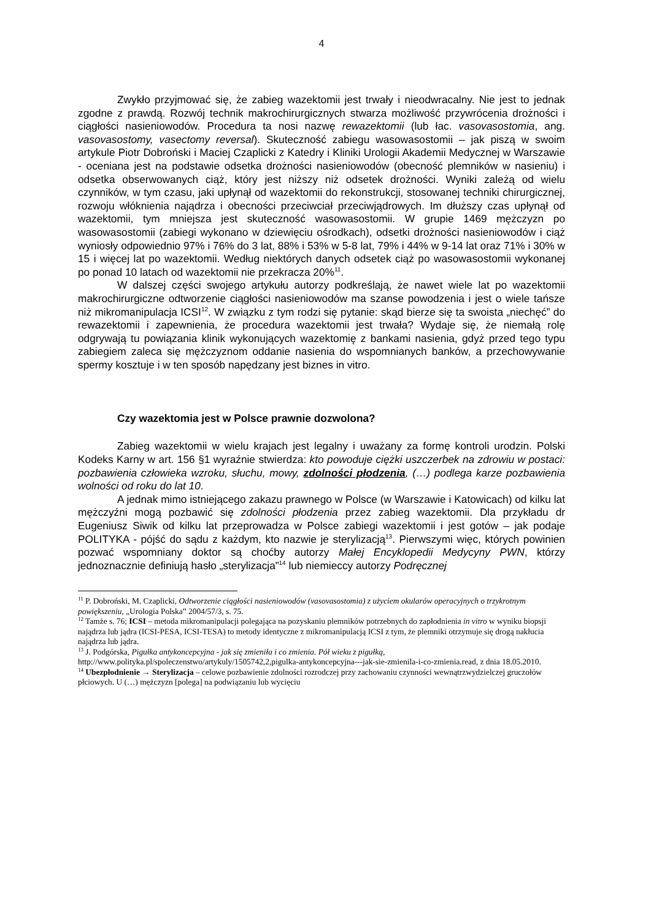4
Zwykło przyjmować się, że zabieg wazektomii jest trwały i nieodwracalny. Nie jest to jednak zgodne z prawdą. Rozwój technik makrochirurgicznych stwarza możliwość przywrócenia drożności i ciągłości nasieniowodów. Procedura ta nosi nazwę rewazektomii (lub łac. vasovasostomia, ang. vasovasostomy, vasectomy reversal). Skuteczność zabiegu wasowasostomii – jak piszą w swoim artykule Piotr Dobroński i Maciej Czaplicki z Katedry i Kliniki Urologii Akademii Medycznej w Warszawie - oceniana jest na podstawie odsetka drożności nasieniowodów (obecność plemników w nasieniu) i odsetka obserwowanych ciąż, który jest niższy niż odsetek drożności. Wyniki zależą od wielu czynników, w tym czasu, jaki upłynął od wazektomii do rekonstrukcji, stosowanej techniki chirurgicznej, rozwoju włóknienia najądrza i obecności przeciwciał przeciwjądrowych. Im dłuższy czas upłynął od wazektomii, tym mniejsza jest skuteczność wasowasostomii. W grupie 1469 mężczyzn po wasowasostomii (zabiegi wykonano w dziewięciu ośrodkach), odsetki drożności nasieniowodów i ciąż wyniosły odpowiednio 97% i 76% do 3 lat, 88% i 53% w 5-8 lat, 79% i 44% w 9-14 lat oraz 71% i 30% w 15 i więcej lat po wazektomii. Według niektórych danych odsetek ciąż po wasowasostomii wykonanej po ponad 10 latach od wazektomii nie przekracza 20%<sup>11</sup>.
W dalszej części swojego artykułu autorzy podkreślają, że nawet wiele lat po wazektomii makrochirurgiczne odtworzenie ciągłości nasieniowodów ma szanse powodzenia i jest o wiele tańsze niż mikromanipulacja ICSI<sup>12</sup>. W związku z tym rodzi się pytanie: skąd bierze się ta swoista „niechęć” do rewazektomii i zapewnienia, że procedura wazektomii jest trwała? Wydaje się, że niemałą rolę odgrywają tu powiązania klinik wykonujących wazektomię z bankami nasienia, gdyż przed tego typu zabiegiem zaleca się mężczyznom oddanie nasienia do wspomnianych banków, a przechowywanie spermy kosztuje i w ten sposób napędzany jest biznes in vitro.
Czy wazektomia jest w Polsce prawnie dozwolona?
Zabieg wazektomii w wielu krajach jest legalny i uważany za formę kontroli urodzin. Polski Kodeks Karny w art. 156 §1 wyraźnie stwierdza: kto powoduje ciężki uszczerbek na zdrowiu w postaci: pozbawienia człowieka wzroku, słuchu, mowy, zdolności płodzenia, (…) podlega karze pozbawienia wolności od roku do lat 10.
A jednak mimo istniejącego zakazu prawnego w Polsce (w Warszawie i Katowicach) od kilku lat mężczyźni mogą pozbawić się zdolności płodzenia przez zabieg wazektomii. Dla przykładu dr Eugeniusz Siwik od kilku lat przeprowadza w Polsce zabiegi wazektomii i jest gotów – jak podaje POLITYKA - pójść do sądu z każdym, kto nazwie je sterylizacją<sup>13</sup>. Pierwszymi więc, których powinien pozwać wspomniany doktor są choćby autorzy Małej Encyklopedii Medycyny PWN, którzy jednoznacznie definiują hasło „sterylizacja”<sup>14</sup> lub niemieccy autorzy Podręcznej
<sup>11</sup> P. Dobroński, M. Czaplicki, Odtworzenie ciągłości nasieniowodów (vasovasostomia) z użyciem okularów operacyjnych o trzykrotnym powiększeniu, „Urologia Polska” 2004/57/3, s. 75.
<sup>12</sup> Tamże s. 76; ICSI – metoda mikromanipulacji polegająca na pozyskaniu plemników potrzebnych do zapłodnienia in vitro w wyniku biopsji najądrza lub jądra (ICSI-PESA, ICSI-TESA) to metody identyczne z mikromanipulacją ICSI z tym, że plemniki otrzymuje się drogą nakłucia najądrza lub jądra.
<sup>13</sup> J. Podgórska, Pigułka antykoncepcyjna - jak się zmieniła i co zmienia. Pół wieku z pigułką, http://www.polityka.pl/spoleczenstwo/artykuly/1505742,2,pigulka-antykoncepcyjna---jak-sie-zmienila-i-co-zmienia.read, z dnia 18.05.2010.
<sup>14</sup> Ubezpłodnienie → Sterylizacja – celowe pozbawienie zdolności rozrodczej przy zachowaniu czynności wewnątrzwydzielczej gruczołów płciowych. U (…) mężczyzn [polega] na podwiązaniu lub wycięciu